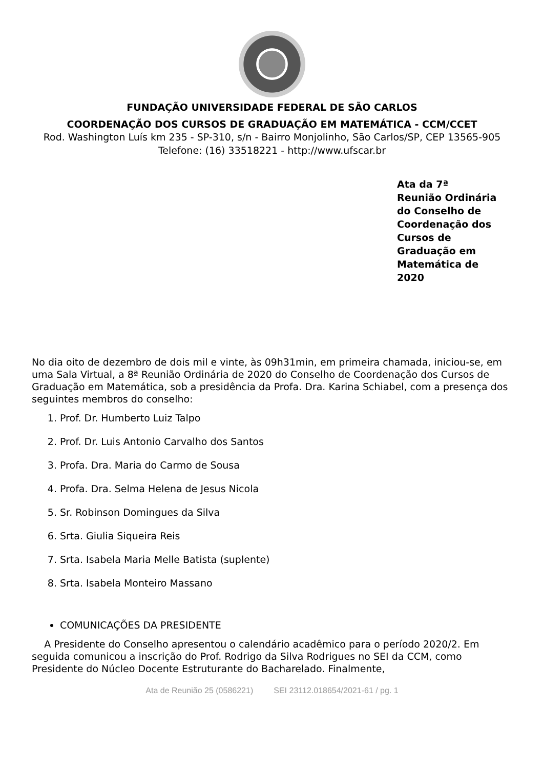FUNDAÇÃO UNIVERSIDADE FEDERAL DE SÃO CARLOS
COORDENAÇÃO DOS CURSOS DE GRADUAÇÃO EM MATEMÁTICA - CCM/CCET
Rod. Washington Luís km 235 - SP-310, s/n - Bairro Monjolinho, São Carlos/SP, CEP 13565-905
Telefone: (16) 33518221 - http://www.ufscar.br
Ata da 7ª
Reunião Ordinária
do Conselho de
Coordenação dos
Cursos de
Graduação em
Matemática de
2020
No dia oito de dezembro de dois mil e vinte, às 09h31min, em primeira chamada, iniciou-se, em uma Sala Virtual, a 8ª Reunião Ordinária de 2020 do Conselho de Coordenação dos Cursos de Graduação em Matemática, sob a presidência da Profa. Dra. Karina Schiabel, com a presença dos seguintes membros do conselho:
1. Prof. Dr. Humberto Luiz Talpo
2. Prof. Dr. Luis Antonio Carvalho dos Santos
3. Profa. Dra. Maria do Carmo de Sousa
4. Profa. Dra. Selma Helena de Jesus Nicola
5. Sr. Robinson Domingues da Silva
6. Srta. Giulia Siqueira Reis
7. Srta. Isabela Maria Melle Batista (suplente)
8. Srta. Isabela Monteiro Massano
COMUNICAÇÕES DA PRESIDENTE
A Presidente do Conselho apresentou o calendário acadêmico para o período 2020/2. Em seguida comunicou a inscrição do Prof. Rodrigo da Silva Rodrigues no SEI da CCM, como Presidente do Núcleo Docente Estruturante do Bacharelado. Finalmente,
Ata de Reunião 25 (0586221) SEI 23112.018654/2021-61 / pg. 1